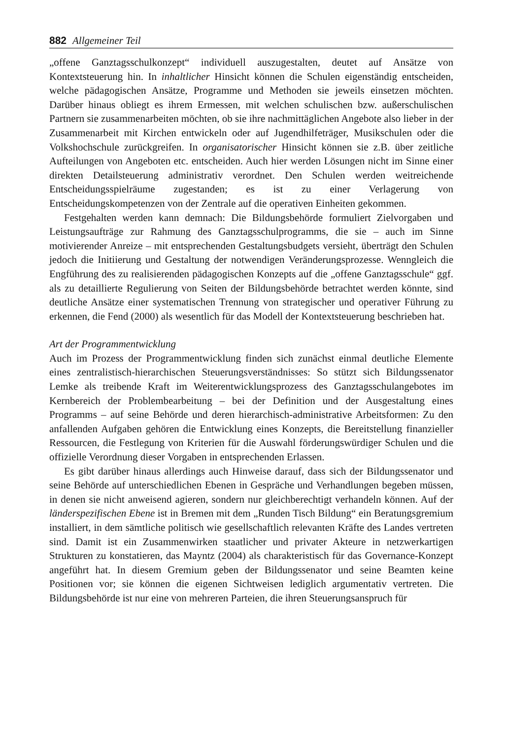882 Allgemeiner Teil
„offene Ganztagsschulkonzept“ individuell auszugestalten, deutet auf Ansätze von Kontextsteuerung hin. In inhaltlicher Hinsicht können die Schulen eigenständig entscheiden, welche pädagogischen Ansätze, Programme und Methoden sie jeweils einsetzen möchten. Darüber hinaus obliegt es ihrem Ermessen, mit welchen schulischen bzw. außerschulischen Partnern sie zusammenarbeiten möchten, ob sie ihre nachmittäglichen Angebote also lieber in der Zusammenarbeit mit Kirchen entwickeln oder auf Jugendhilfeträger, Musikschulen oder die Volkshochschule zurückgreifen. In organisatorischer Hinsicht können sie z.B. über zeitliche Aufteilungen von Angeboten etc. entscheiden. Auch hier werden Lösungen nicht im Sinne einer direkten Detailsteuerung administrativ verordnet. Den Schulen werden weitreichende Entscheidungsspielräume zugestanden; es ist zu einer Verlagerung von Entscheidungskompetenzen von der Zentrale auf die operativen Einheiten gekommen.
Festgehalten werden kann demnach: Die Bildungsbehörde formuliert Zielvorgaben und Leistungsaufträge zur Rahmung des Ganztagsschulprogramms, die sie – auch im Sinne motivierender Anreize – mit entsprechenden Gestaltungsbudgets versieht, überträgt den Schulen jedoch die Initiierung und Gestaltung der notwendigen Veränderungsprozesse. Wenngleich die Engführung des zu realisierenden pädagogischen Konzepts auf die „offene Ganztagsschule“ ggf. als zu detaillierte Regulierung von Seiten der Bildungsbehörde betrachtet werden könnte, sind deutliche Ansätze einer systematischen Trennung von strategischer und operativer Führung zu erkennen, die Fend (2000) als wesentlich für das Modell der Kontextsteuerung beschrieben hat.
Art der Programmentwicklung
Auch im Prozess der Programmentwicklung finden sich zunächst einmal deutliche Elemente eines zentralistisch-hierarchischen Steuerungsverständnisses: So stützt sich Bildungssenator Lemke als treibende Kraft im Weiterentwicklungsprozess des Ganztagsschulangebotes im Kernbereich der Problembearbeitung – bei der Definition und der Ausgestaltung eines Programms – auf seine Behörde und deren hierarchisch-administrative Arbeitsformen: Zu den anfallenden Aufgaben gehören die Entwicklung eines Konzepts, die Bereitstellung finanzieller Ressourcen, die Festlegung von Kriterien für die Auswahl förderungswürdiger Schulen und die offizielle Verordnung dieser Vorgaben in entsprechenden Erlassen.
Es gibt darüber hinaus allerdings auch Hinweise darauf, dass sich der Bildungssenator und seine Behörde auf unterschiedlichen Ebenen in Gespräche und Verhandlungen begeben müssen, in denen sie nicht anweisend agieren, sondern nur gleichberechtigt verhandeln können. Auf der länderspezifischen Ebene ist in Bremen mit dem „Runden Tisch Bildung“ ein Beratungsgremium installiert, in dem sämtliche politisch wie gesellschaftlich relevanten Kräfte des Landes vertreten sind. Damit ist ein Zusammenwirken staatlicher und privater Akteure in netzwerkartigen Strukturen zu konstatieren, das Mayntz (2004) als charakteristisch für das Governance-Konzept angeführt hat. In diesem Gremium geben der Bildungssenator und seine Beamten keine Positionen vor; sie können die eigenen Sichtweisen lediglich argumentativ vertreten. Die Bildungsbehörde ist nur eine von mehreren Parteien, die ihren Steuerungsanspruch für